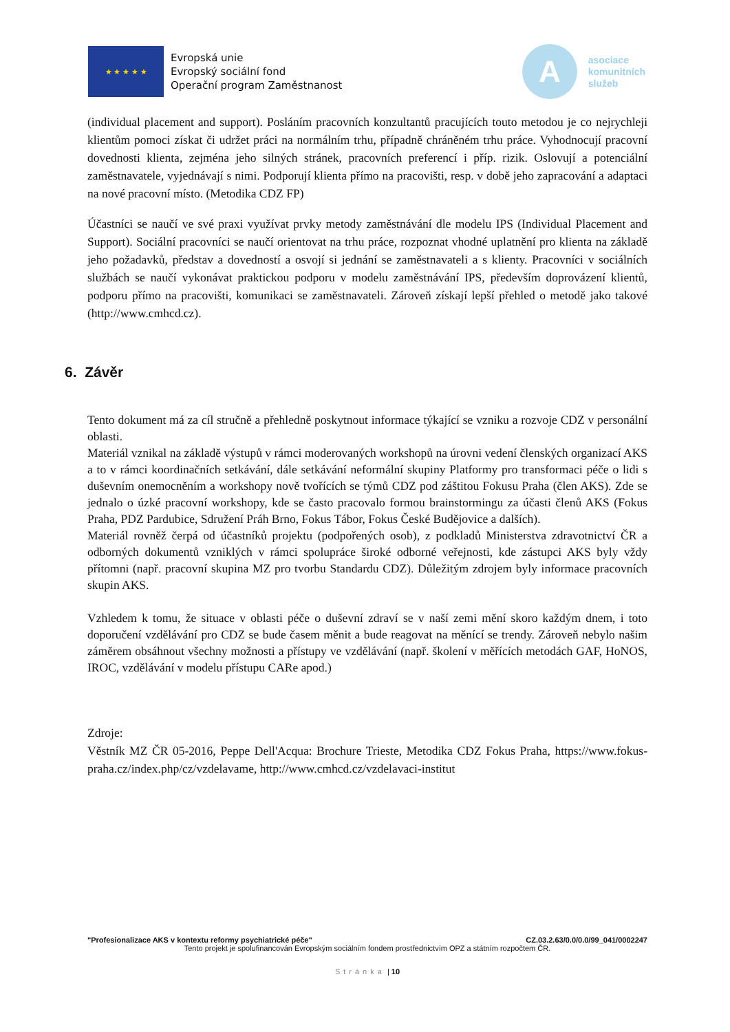★ ★ ★ ★ ★
Evropská unie
Evropský sociální fond
Operační program Zaměstnanost
A
asociace
komunitních
služeb
(individual placement and support). Posláním pracovních konzultantů pracujících touto metodou je co nejrychleji klientům pomoci získat či udržet práci na normálním trhu, případně chráněném trhu práce. Vyhodnocují pracovní dovednosti klienta, zejména jeho silných stránek, pracovních preferencí i příp. rizik. Oslovují a potenciální zaměstnavatele, vyjednávají s nimi. Podporují klienta přímo na pracovišti, resp. v době jeho zapracování a adaptaci na nové pracovní místo. (Metodika CDZ FP)
Účastníci se naučí ve své praxi využívat prvky metody zaměstnávání dle modelu IPS (Individual Placement and Support). Sociální pracovníci se naučí orientovat na trhu práce, rozpoznat vhodné uplatnění pro klienta na základě jeho požadavků, představ a dovedností a osvojí si jednání se zaměstnavateli a s klienty. Pracovníci v sociálních službách se naučí vykonávat praktickou podporu v modelu zaměstnávání IPS, především doprovázení klientů, podporu přímo na pracovišti, komunikaci se zaměstnavateli. Zároveň získají lepší přehled o metodě jako takové (http://www.cmhcd.cz).
6. Závěr
Tento dokument má za cíl stručně a přehledně poskytnout informace týkající se vzniku a rozvoje CDZ v personální oblasti.
Materiál vznikal na základě výstupů v rámci moderovaných workshopů na úrovni vedení členských organizací AKS a to v rámci koordinačních setkávání, dále setkávání neformální skupiny Platformy pro transformaci péče o lidi s duševním onemocněním a workshopy nově tvořících se týmů CDZ pod záštitou Fokusu Praha (člen AKS). Zde se jednalo o úzké pracovní workshopy, kde se často pracovalo formou brainstormingu za účasti členů AKS (Fokus Praha, PDZ Pardubice, Sdružení Práh Brno, Fokus Tábor, Fokus České Budějovice a dalších).
Materiál rovněž čerpá od účastníků projektu (podpořených osob), z podkladů Ministerstva zdravotnictví ČR a odborných dokumentů vzniklých v rámci spolupráce široké odborné veřejnosti, kde zástupci AKS byly vždy přítomni (např. pracovní skupina MZ pro tvorbu Standardu CDZ). Důležitým zdrojem byly informace pracovních skupin AKS.
Vzhledem k tomu, že situace v oblasti péče o duševní zdraví se v naší zemi mění skoro každým dnem, i toto doporučení vzdělávání pro CDZ se bude časem měnit a bude reagovat na měnící se trendy. Zároveň nebylo našim záměrem obsáhnout všechny možnosti a přístupy ve vzdělávání (např. školení v měřících metodách GAF, HoNOS, IROC, vzdělávání v modelu přístupu CARe apod.)
Zdroje:
Věstník MZ ČR 05-2016, Peppe Dell'Acqua: Brochure Trieste, Metodika CDZ Fokus Praha, https://www.fokus-praha.cz/index.php/cz/vzdelavame, http://www.cmhcd.cz/vzdelavaci-institut
"Profesionalizace AKS v kontextu reformy psychiatrické péče" CZ.03.2.63/0.0/0.0/99_041/0002247
Tento projekt je spolufinancován Evropským sociálním fondem prostřednictvím OPZ a státním rozpočtem ČR.
Stránka | 10